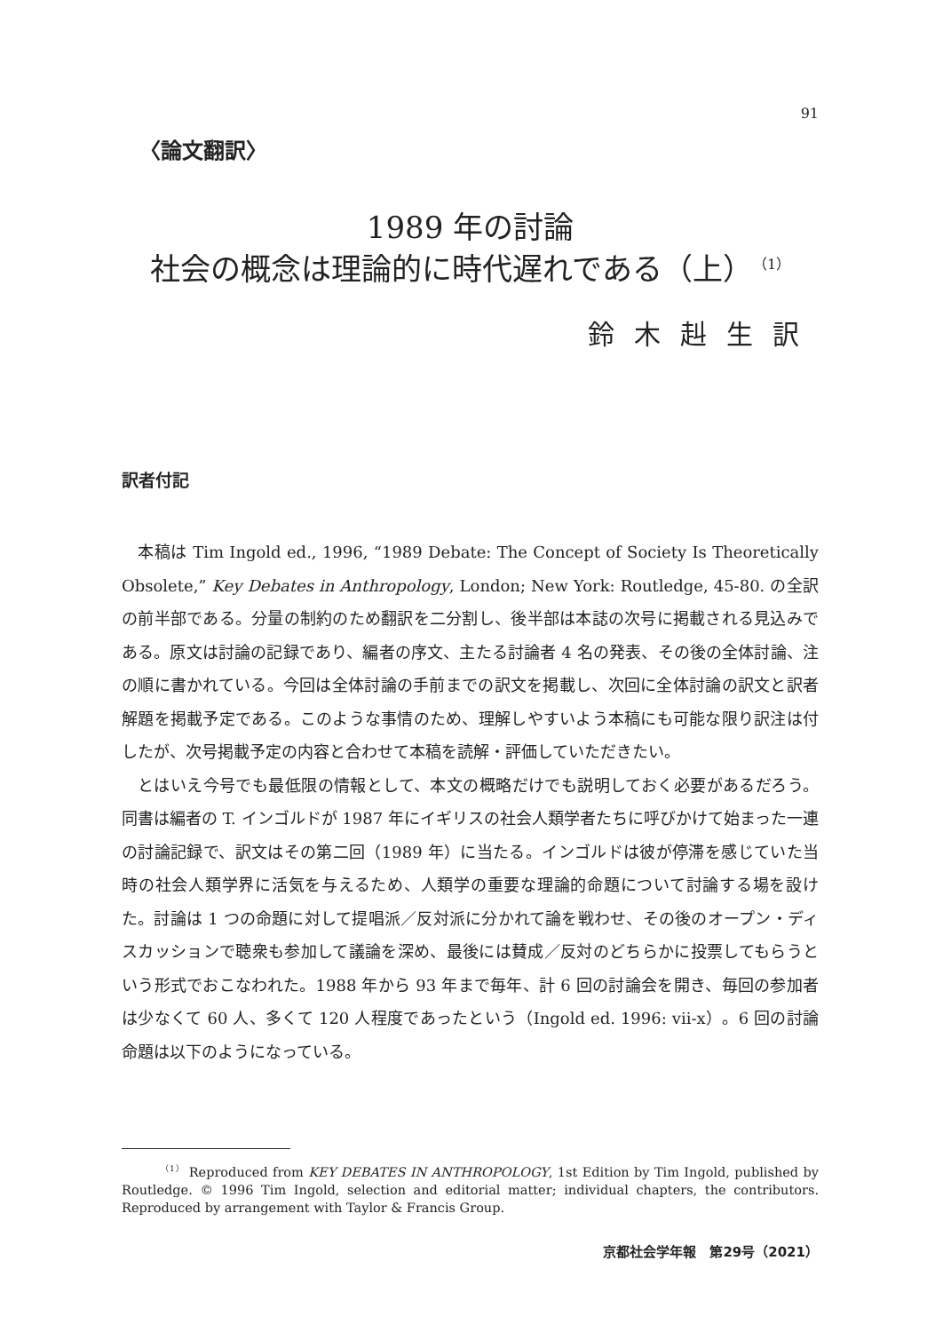91
〈論文翻訳〉
1989 年の討論
社会の概念は理論的に時代遅れである（上）<sup>（1）</sup>
鈴木赳生訳
訳者付記
本稿は Tim Ingold ed., 1996, “1989 Debate: The Concept of Society Is Theoretically Obsolete,” Key Debates in Anthropology, London; New York: Routledge, 45-80. の全訳の前半部である。分量の制約のため翻訳を二分割し、後半部は本誌の次号に掲載される見込みである。原文は討論の記録であり、編者の序文、主たる討論者 4 名の発表、その後の全体討論、注の順に書かれている。今回は全体討論の手前までの訳文を掲載し、次回に全体討論の訳文と訳者解題を掲載予定である。このような事情のため、理解しやすいよう本稿にも可能な限り訳注は付したが、次号掲載予定の内容と合わせて本稿を読解・評価していただきたい。
とはいえ今号でも最低限の情報として、本文の概略だけでも説明しておく必要があるだろう。同書は編者の T. インゴルドが 1987 年にイギリスの社会人類学者たちに呼びかけて始まった一連の討論記録で、訳文はその第二回（1989 年）に当たる。インゴルドは彼が停滞を感じていた当時の社会人類学界に活気を与えるため、人類学の重要な理論的命題について討論する場を設けた。討論は 1 つの命題に対して提唱派／反対派に分かれて論を戦わせ、その後のオープン・ディスカッションで聴衆も参加して議論を深め、最後には賛成／反対のどちらかに投票してもらうという形式でおこなわれた。1988 年から 93 年まで毎年、計 6 回の討論会を開き、毎回の参加者は少なくて 60 人、多くて 120 人程度であったという（Ingold ed. 1996: vii-x）。6 回の討論命題は以下のようになっている。
   <sup>（1）</sup> Reproduced from KEY DEBATES IN ANTHROPOLOGY, 1st Edition by Tim Ingold, published by Routledge. © 1996 Tim Ingold, selection and editorial matter; individual chapters, the contributors. Reproduced by arrangement with Taylor & Francis Group.
京都社会学年報　第29号（2021）